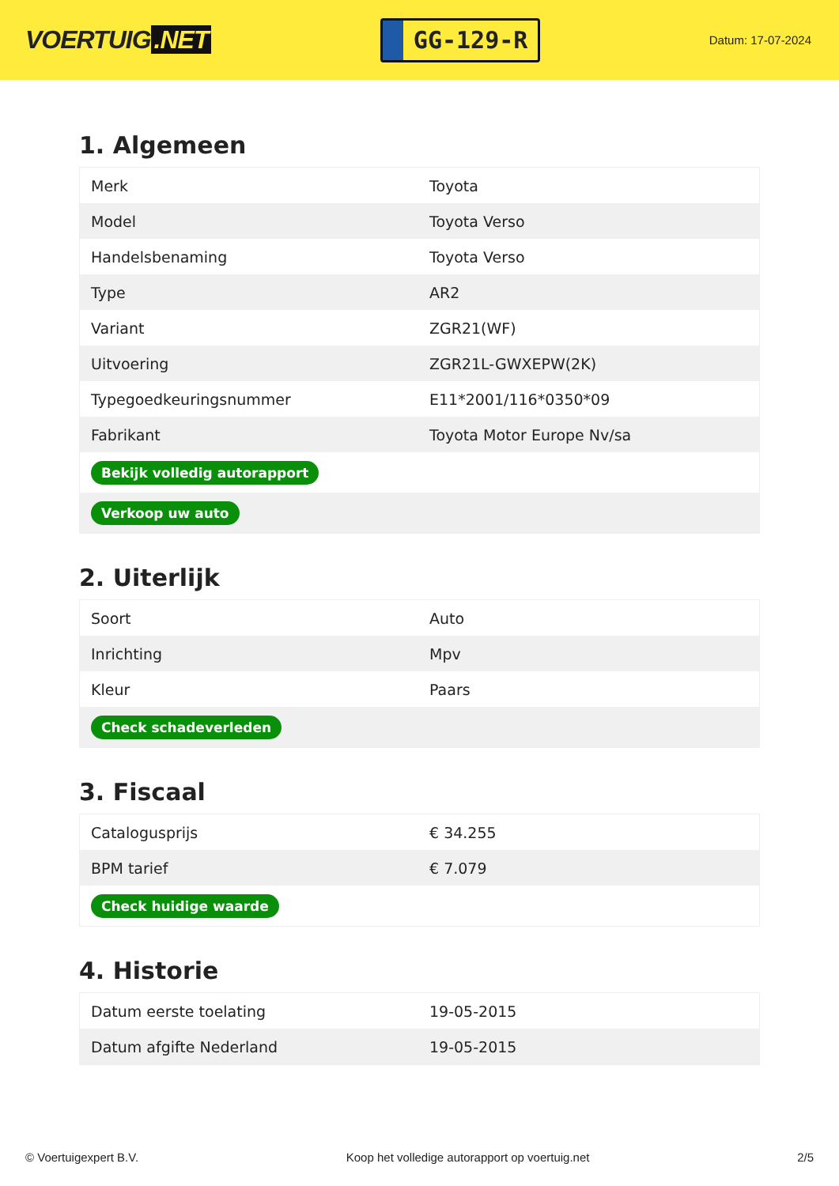VOERTUIG.NET
GG-129-R
Datum: 17-07-2024
1. Algemeen
| Merk | Toyota |
| Model | Toyota Verso |
| Handelsbenaming | Toyota Verso |
| Type | AR2 |
| Variant | ZGR21(WF) |
| Uitvoering | ZGR21L-GWXEPW(2K) |
| Typegoedkeuringsnummer | E11*2001/116*0350*09 |
| Fabrikant | Toyota Motor Europe Nv/sa |
| Bekijk volledig autorapport | |
| Verkoop uw auto | |
2. Uiterlijk
| Soort | Auto |
| Inrichting | Mpv |
| Kleur | Paars |
| Check schadeverleden | |
3. Fiscaal
| Catalogusprijs | € 34.255 |
| BPM tarief | € 7.079 |
| Check huidige waarde | |
4. Historie
| Datum eerste toelating | 19-05-2015 |
| Datum afgifte Nederland | 19-05-2015 |
© Voertuigexpert B.V. Koop het volledige autorapport op voertuig.net 2/5